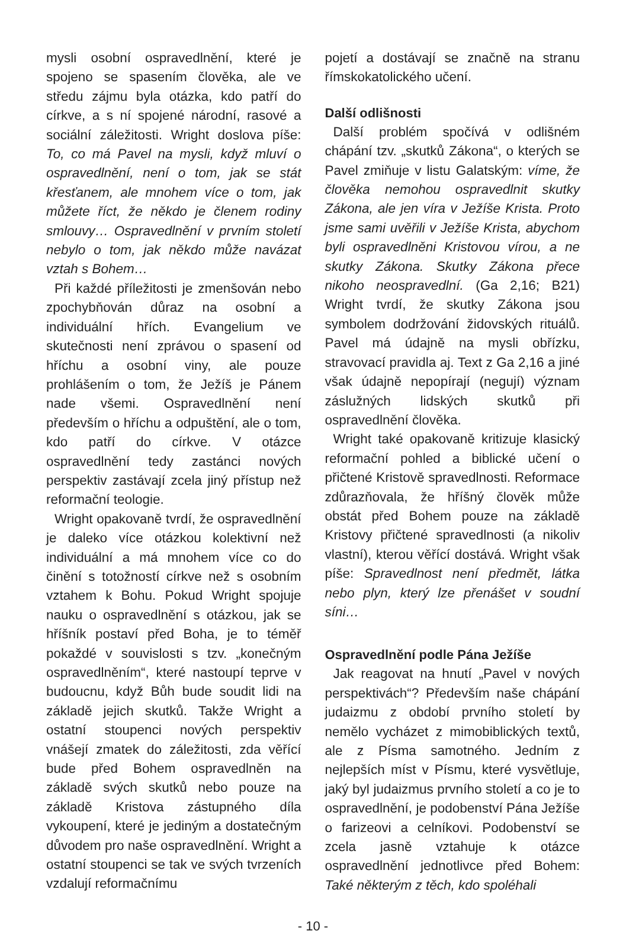mysli osobní ospravedlnění, které je spojeno se spasením člověka, ale ve středu zájmu byla otázka, kdo patří do církve, a s ní spojené národní, rasové a sociální záležitosti. Wright doslova píše: To, co má Pavel na mysli, když mluví o ospravedlnění, není o tom, jak se stát křesťanem, ale mnohem více o tom, jak můžete říct, že někdo je členem rodiny smlouvy… Ospravedlnění v prvním století nebylo o tom, jak někdo může navázat vztah s Bohem…
Při každé příležitosti je zmenšován nebo zpochybňován důraz na osobní a individuální hřích. Evangelium ve skutečnosti není zprávou o spasení od hříchu a osobní viny, ale pouze prohlášením o tom, že Ježíš je Pánem nade všemi. Ospravedlnění není především o hříchu a odpuštění, ale o tom, kdo patří do církve. V otázce ospravedlnění tedy zastánci nových perspektiv zastávají zcela jiný přístup než reformační teologie.
Wright opakovaně tvrdí, že ospravedlnění je daleko více otázkou kolektivní než individuální a má mnohem více co do činění s totožností církve než s osobním vztahem k Bohu. Pokud Wright spojuje nauku o ospravedlnění s otázkou, jak se hříšník postaví před Boha, je to téměř pokaždé v souvislosti s tzv. „konečným ospravedlněním“, které nastoupí teprve v budoucnu, když Bůh bude soudit lidi na základě jejich skutků. Takže Wright a ostatní stoupenci nových perspektiv vnášejí zmatek do záležitosti, zda věřící bude před Bohem ospravedlněn na základě svých skutků nebo pouze na základě Kristova zástupného díla vykoupení, které je jediným a dostatečným důvodem pro naše ospravedlnění. Wright a ostatní stoupenci se tak ve svých tvrzeních vzdalují reformačnímu
pojetí a dostávají se značně na stranu římskokatolického učení.
Další odlišnosti
Další problém spočívá v odlišném chápání tzv. „skutků Zákona“, o kterých se Pavel zmiňuje v listu Galatským: víme, že člověka nemohou ospravedlnit skutky Zákona, ale jen víra v Ježíše Krista. Proto jsme sami uvěřili v Ježíše Krista, abychom byli ospravedlněni Kristovou vírou, a ne skutky Zákona. Skutky Zákona přece nikoho neospravedlní. (Ga 2,16; B21) Wright tvrdí, že skutky Zákona jsou symbolem dodržování židovských rituálů. Pavel má údajně na mysli obřízku, stravovací pravidla aj. Text z Ga 2,16 a jiné však údajně nepopírají (negují) význam záslužných lidských skutků při ospravedlnění člověka.
Wright také opakovaně kritizuje klasický reformační pohled a biblické učení o přičtené Kristově spravedlnosti. Reformace zdůrazňovala, že hříšný člověk může obstát před Bohem pouze na základě Kristovy přičtené spravedlnosti (a nikoliv vlastní), kterou věřící dostává. Wright však píše: Spravedlnost není předmět, látka nebo plyn, který lze přenášet v soudní síni…
Ospravedlnění podle Pána Ježíše
Jak reagovat na hnutí „Pavel v nových perspektivách“? Především naše chápání judaizmu z období prvního století by nemělo vycházet z mimobiblických textů, ale z Písma samotného. Jedním z nejlepších míst v Písmu, které vysvětluje, jaký byl judaizmus prvního století a co je to ospravedlnění, je podobenství Pána Ježíše o farizeovi a celníkovi. Podobenství se zcela jasně vztahuje k otázce ospravedlnění jednotlivce před Bohem: Také některým z těch, kdo spoléhali
- 10 -